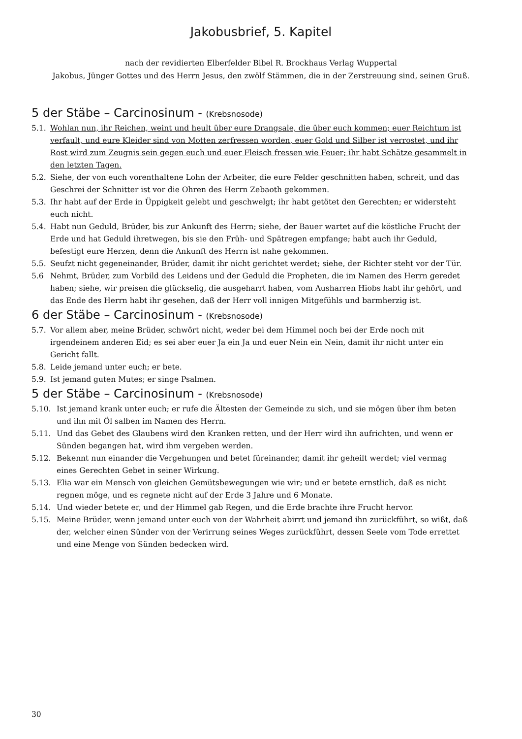Jakobusbrief, 5. Kapitel
nach der revidierten Elberfelder Bibel R. Brockhaus Verlag Wuppertal
Jakobus, Jünger Gottes und des Herrn Jesus, den zwölf Stämmen, die in der Zerstreuung sind, seinen Gruß.
5 der Stäbe – Carcinosinum - (Krebsnosode)
5.1. Wohlan nun, ihr Reichen, weint und heult über eure Drangsale, die über euch kommen; euer Reichtum ist verfault, und eure Kleider sind von Motten zerfressen worden, euer Gold und Silber ist verrostet, und ihr Rost wird zum Zeugnis sein gegen euch und euer Fleisch fressen wie Feuer; ihr habt Schätze gesammelt in den letzten Tagen.
5.2. Siehe, der von euch vorenthaltene Lohn der Arbeiter, die eure Felder geschnitten haben, schreit, und das Geschrei der Schnitter ist vor die Ohren des Herrn Zebaoth gekommen.
5.3. Ihr habt auf der Erde in Üppigkeit gelebt und geschwelgt; ihr habt getötet den Gerechten; er widersteht euch nicht.
5.4. Habt nun Geduld, Brüder, bis zur Ankunft des Herrn; siehe, der Bauer wartet auf die köstliche Frucht der Erde und hat Geduld ihretwegen, bis sie den Früh- und Spätregen empfange; habt auch ihr Geduld, befestigt eure Herzen, denn die Ankunft des Herrn ist nahe gekommen.
5.5. Seufzt nicht gegeneinander, Brüder, damit ihr nicht gerichtet werdet; siehe, der Richter steht vor der Tür.
5.6 Nehmt, Brüder, zum Vorbild des Leidens und der Geduld die Propheten, die im Namen des Herrn geredet haben; siehe, wir preisen die glückselig, die ausgeharrt haben, vom Ausharren Hiobs habt ihr gehört, und das Ende des Herrn habt ihr gesehen, daß der Herr voll innigen Mitgefühls und barmherzig ist.
6 der Stäbe – Carcinosinum - (Krebsnosode)
5.7. Vor allem aber, meine Brüder, schwört nicht, weder bei dem Himmel noch bei der Erde noch mit irgendeinem anderen Eid; es sei aber euer Ja ein Ja und euer Nein ein Nein, damit ihr nicht unter ein Gericht fallt.
5.8. Leide jemand unter euch; er bete.
5.9. Ist jemand guten Mutes; er singe Psalmen.
5 der Stäbe – Carcinosinum - (Krebsnosode)
5.10. Ist jemand krank unter euch; er rufe die Ältesten der Gemeinde zu sich, und sie mögen über ihm beten und ihn mit Öl salben im Namen des Herrn.
5.11. Und das Gebet des Glaubens wird den Kranken retten, und der Herr wird ihn aufrichten, und wenn er Sünden begangen hat, wird ihm vergeben werden.
5.12. Bekennt nun einander die Vergehungen und betet füreinander, damit ihr geheilt werdet; viel vermag eines Gerechten Gebet in seiner Wirkung.
5.13. Elia war ein Mensch von gleichen Gemütsbewegungen wie wir; und er betete ernstlich, daß es nicht regnen möge, und es regnete nicht auf der Erde 3 Jahre und 6 Monate.
5.14. Und wieder betete er, und der Himmel gab Regen, und die Erde brachte ihre Frucht hervor.
5.15. Meine Brüder, wenn jemand unter euch von der Wahrheit abirrt und jemand ihn zurückführt, so wißt, daß der, welcher einen Sünder von der Verirrung seines Weges zurückführt, dessen Seele vom Tode errettet und eine Menge von Sünden bedecken wird.
30